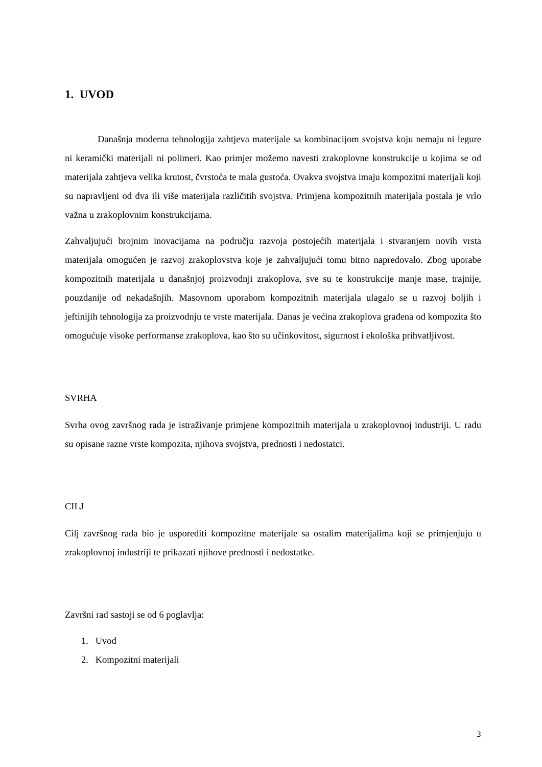1. UVOD
Današnja moderna tehnologija zahtjeva materijale sa kombinacijom svojstva koju nemaju ni legure ni keramički materijali ni polimeri. Kao primjer možemo navesti zrakoplovne konstrukcije u kojima se od materijala zahtjeva velika krutost, čvrstoća te mala gustoća. Ovakva svojstva imaju kompozitni materijali koji su napravljeni od dva ili više materijala različitih svojstva. Primjena kompozitnih materijala postala je vrlo važna u zrakoplovnim konstrukcijama.
Zahvaljujući brojnim inovacijama na području razvoja postojećih materijala i stvaranjem novih vrsta materijala omogućen je razvoj zrakoplovstva koje je zahvaljujući tomu bitno napredovalo. Zbog uporabe kompozitnih materijala u današnjoj proizvodnji zrakoplova, sve su te konstrukcije manje mase, trajnije, pouzdanije od nekadašnjih. Masovnom uporabom kompozitnih materijala ulagalo se u razvoj boljih i jeftinijih tehnologija za proizvodnju te vrste materijala. Danas je većina zrakoplova građena od kompozita što omogućuje visoke performanse zrakoplova, kao što su učinkovitost, sigurnost i ekološka prihvatljivost.
SVRHA
Svrha ovog završnog rada je istraživanje primjene kompozitnih materijala u zrakoplovnoj industriji. U radu su opisane razne vrste kompozita, njihova svojstva, prednosti i nedostatci.
CILJ
Cilj završnog rada bio je usporediti kompozitne materijale sa ostalim materijalima koji se primjenjuju u zrakoplovnoj industriji te prikazati njihove prednosti i nedostatke.
Završni rad sastoji se od 6 poglavlja:
1. Uvod
2. Kompozitni materijali
3